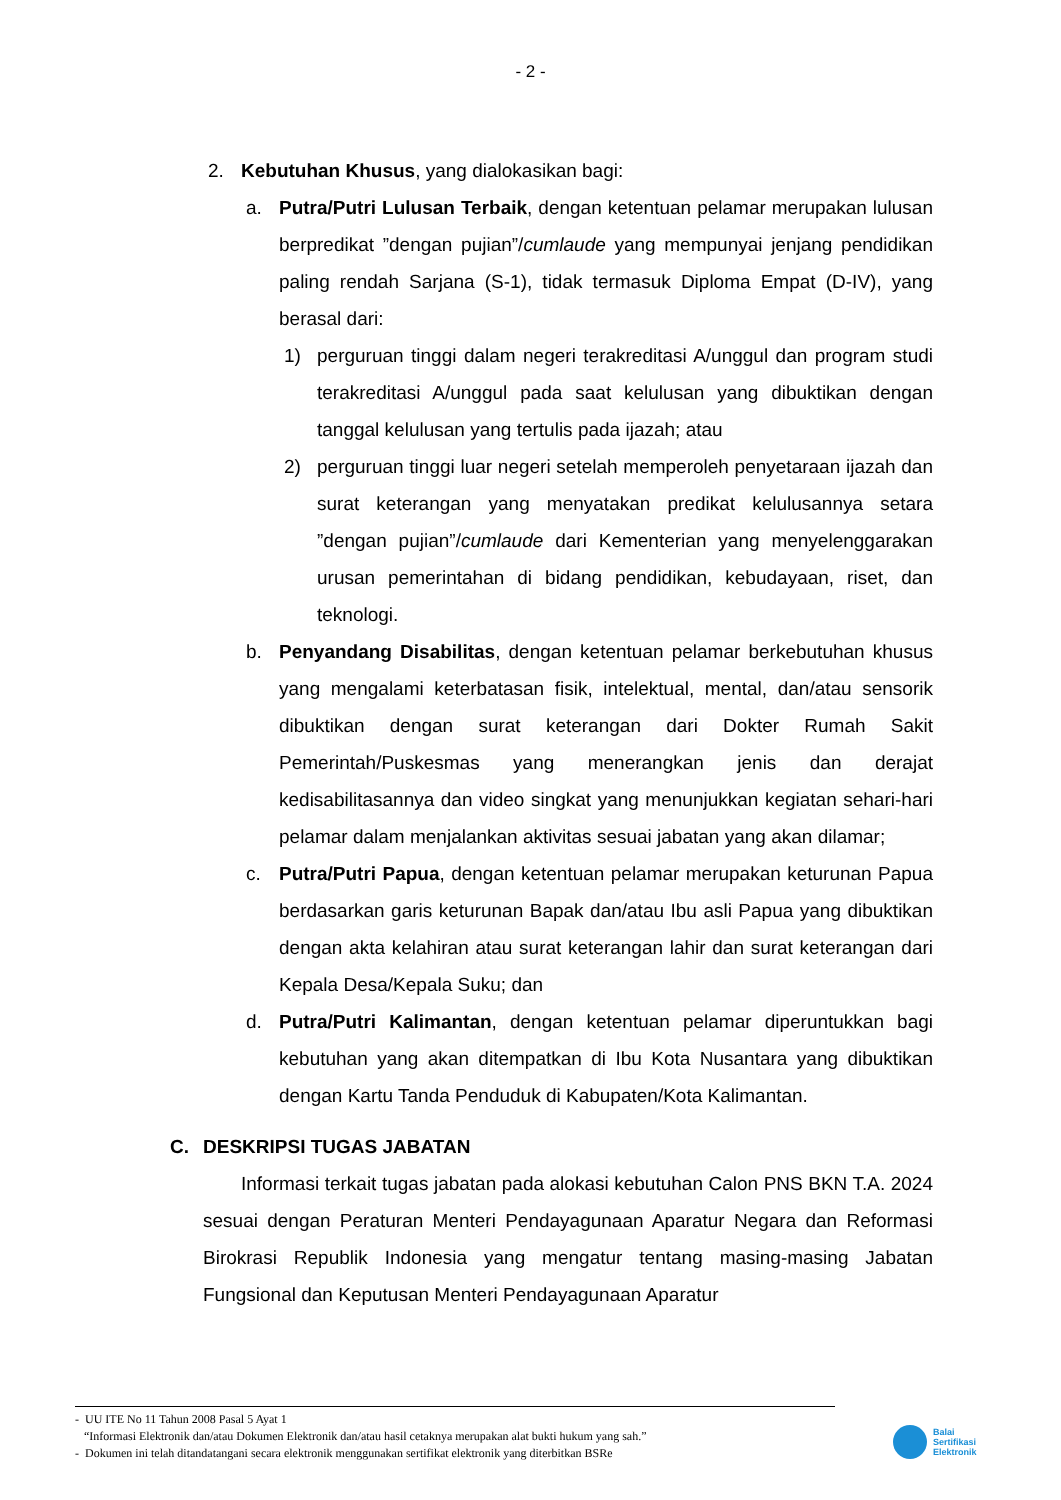- 2 -
2. Kebutuhan Khusus, yang dialokasikan bagi:
a. Putra/Putri Lulusan Terbaik, dengan ketentuan pelamar merupakan lulusan berpredikat ”dengan pujian”/cumlaude yang mempunyai jenjang pendidikan paling rendah Sarjana (S-1), tidak termasuk Diploma Empat (D-IV), yang berasal dari:
1) perguruan tinggi dalam negeri terakreditasi A/unggul dan program studi terakreditasi A/unggul pada saat kelulusan yang dibuktikan dengan tanggal kelulusan yang tertulis pada ijazah; atau
2) perguruan tinggi luar negeri setelah memperoleh penyetaraan ijazah dan surat keterangan yang menyatakan predikat kelulusannya setara ”dengan pujian”/cumlaude dari Kementerian yang menyelenggarakan urusan pemerintahan di bidang pendidikan, kebudayaan, riset, dan teknologi.
b. Penyandang Disabilitas, dengan ketentuan pelamar berkebutuhan khusus yang mengalami keterbatasan fisik, intelektual, mental, dan/atau sensorik dibuktikan dengan surat keterangan dari Dokter Rumah Sakit Pemerintah/Puskesmas yang menerangkan jenis dan derajat kedisabilitasannya dan video singkat yang menunjukkan kegiatan sehari-hari pelamar dalam menjalankan aktivitas sesuai jabatan yang akan dilamar;
c. Putra/Putri Papua, dengan ketentuan pelamar merupakan keturunan Papua berdasarkan garis keturunan Bapak dan/atau Ibu asli Papua yang dibuktikan dengan akta kelahiran atau surat keterangan lahir dan surat keterangan dari Kepala Desa/Kepala Suku; dan
d. Putra/Putri Kalimantan, dengan ketentuan pelamar diperuntukkan bagi kebutuhan yang akan ditempatkan di Ibu Kota Nusantara yang dibuktikan dengan Kartu Tanda Penduduk di Kabupaten/Kota Kalimantan.
C. DESKRIPSI TUGAS JABATAN
Informasi terkait tugas jabatan pada alokasi kebutuhan Calon PNS BKN T.A. 2024 sesuai dengan Peraturan Menteri Pendayagunaan Aparatur Negara dan Reformasi Birokrasi Republik Indonesia yang mengatur tentang masing-masing Jabatan Fungsional dan Keputusan Menteri Pendayagunaan Aparatur
- UU ITE No 11 Tahun 2008 Pasal 5 Ayat 1
“Informasi Elektronik dan/atau Dokumen Elektronik dan/atau hasil cetaknya merupakan alat bukti hukum yang sah.”
- Dokumen ini telah ditandatangani secara elektronik menggunakan sertifikat elektronik yang diterbitkan BSRe
Balai
Sertifikasi
Elektronik